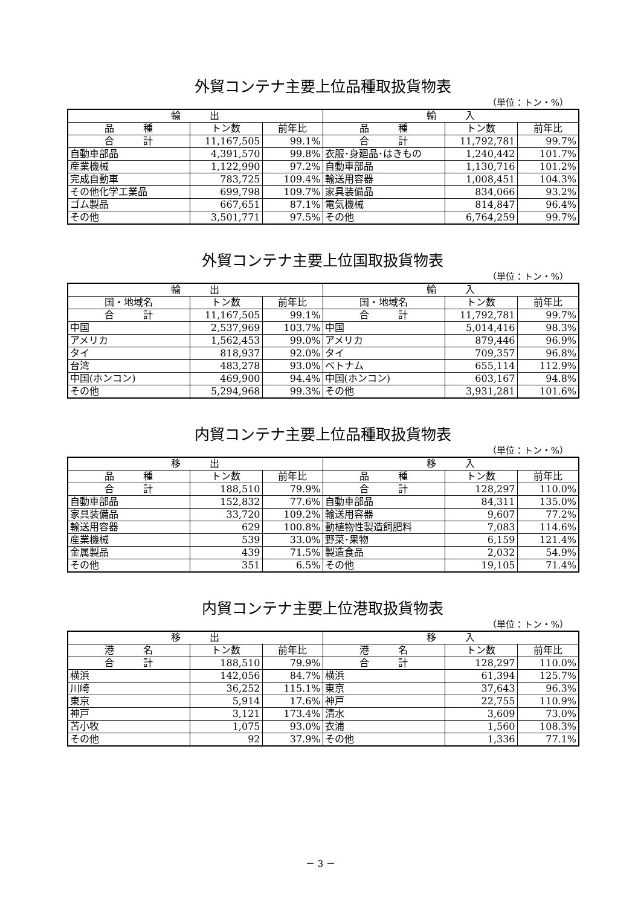外貿コンテナ主要上位品種取扱貨物表
（単位：トン・%）
| 輸 出 | | | 輸 入 | | |
| --- | --- | --- | --- | --- | --- |
| 品 種 | トン数 | 前年比 | 品 種 | トン数 | 前年比 |
| 合 計 | 11,167,505 | 99.1% | 合 計 | 11,792,781 | 99.7% |
| 自動車部品 | 4,391,570 | 99.8% | 衣服･身廻品･はきもの | 1,240,442 | 101.7% |
| 産業機械 | 1,122,990 | 97.2% | 自動車部品 | 1,130,716 | 101.2% |
| 完成自動車 | 783,725 | 109.4% | 輸送用容器 | 1,008,451 | 104.3% |
| その他化学工業品 | 699,798 | 109.7% | 家具装備品 | 834,066 | 93.2% |
| ゴム製品 | 667,651 | 87.1% | 電気機械 | 814,847 | 96.4% |
| その他 | 3,501,771 | 97.5% | その他 | 6,764,259 | 99.7% |
外貿コンテナ主要上位国取扱貨物表
（単位：トン・%）
| 輸 出 | | | 輸 入 | | |
| --- | --- | --- | --- | --- | --- |
| 国・地域名 | トン数 | 前年比 | 国・地域名 | トン数 | 前年比 |
| 合 計 | 11,167,505 | 99.1% | 合 計 | 11,792,781 | 99.7% |
| 中国 | 2,537,969 | 103.7% | 中国 | 5,014,416 | 98.3% |
| アメリカ | 1,562,453 | 99.0% | アメリカ | 879,446 | 96.9% |
| タイ | 818,937 | 92.0% | タイ | 709,357 | 96.8% |
| 台湾 | 483,278 | 93.0% | ベトナム | 655,114 | 112.9% |
| 中国(ホンコン) | 469,900 | 94.4% | 中国(ホンコン) | 603,167 | 94.8% |
| その他 | 5,294,968 | 99.3% | その他 | 3,931,281 | 101.6% |
内貿コンテナ主要上位品種取扱貨物表
（単位：トン・%）
| 移 出 | | | 移 入 | | |
| --- | --- | --- | --- | --- | --- |
| 品 種 | トン数 | 前年比 | 品 種 | トン数 | 前年比 |
| 合 計 | 188,510 | 79.9% | 合 計 | 128,297 | 110.0% |
| 自動車部品 | 152,832 | 77.6% | 自動車部品 | 84,311 | 135.0% |
| 家具装備品 | 33,720 | 109.2% | 輸送用容器 | 9,607 | 77.2% |
| 輸送用容器 | 629 | 100.8% | 動植物性製造飼肥料 | 7,083 | 114.6% |
| 産業機械 | 539 | 33.0% | 野菜･果物 | 6,159 | 121.4% |
| 金属製品 | 439 | 71.5% | 製造食品 | 2,032 | 54.9% |
| その他 | 351 | 6.5% | その他 | 19,105 | 71.4% |
内貿コンテナ主要上位港取扱貨物表
（単位：トン・%）
| 移 出 | | | 移 入 | | |
| --- | --- | --- | --- | --- | --- |
| 港 名 | トン数 | 前年比 | 港 名 | トン数 | 前年比 |
| 合 計 | 188,510 | 79.9% | 合 計 | 128,297 | 110.0% |
| 横浜 | 142,056 | 84.7% | 横浜 | 61,394 | 125.7% |
| 川崎 | 36,252 | 115.1% | 東京 | 37,643 | 96.3% |
| 東京 | 5,914 | 17.6% | 神戸 | 22,755 | 110.9% |
| 神戸 | 3,121 | 173.4% | 清水 | 3,609 | 73.0% |
| 苫小牧 | 1,075 | 93.0% | 衣浦 | 1,560 | 108.3% |
| その他 | 92 | 37.9% | その他 | 1,336 | 77.1% |
－ 3 －